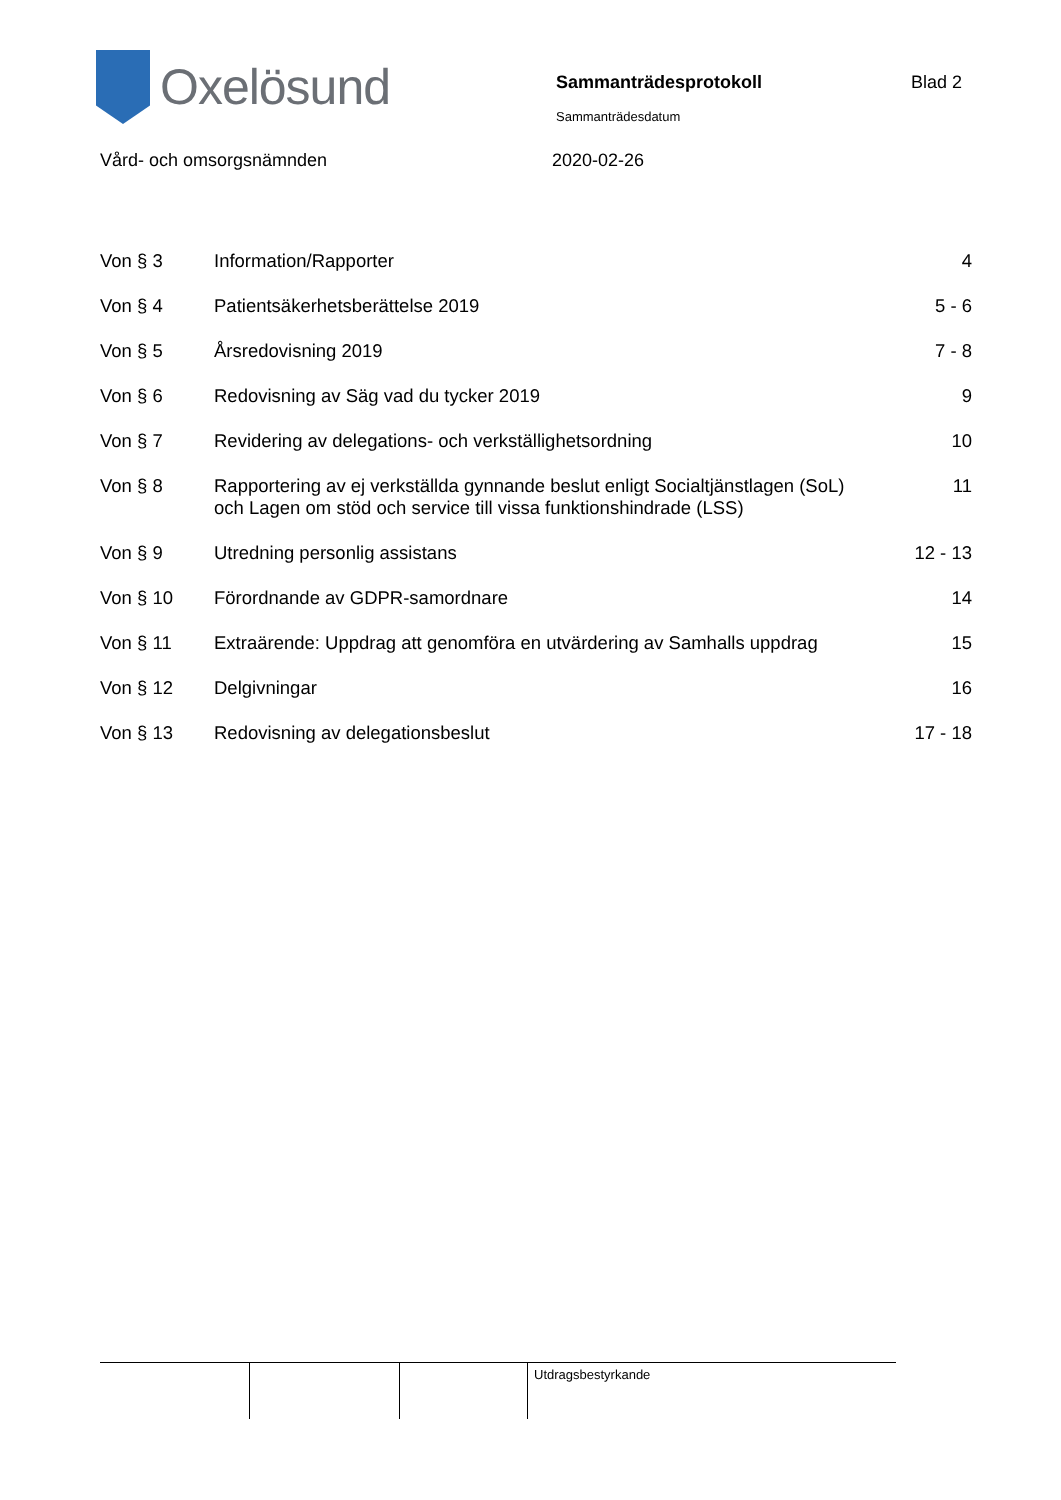Oxelösund
Sammanträdesprotokoll
Sammanträdesdatum
Blad 2
Vård- och omsorgsnämnden 2020-02-26
| Von § 3 | Information/Rapporter | 4 |
| Von § 4 | Patientsäkerhetsberättelse 2019 | 5 - 6 |
| Von § 5 | Årsredovisning 2019 | 7 - 8 |
| Von § 6 | Redovisning av Säg vad du tycker 2019 | 9 |
| Von § 7 | Revidering av delegations- och verkställighetsordning | 10 |
| Von § 8 | Rapportering av ej verkställda gynnande beslut enligt Socialtjänstlagen (SoL) och Lagen om stöd och service till vissa funktionshindrade (LSS) | 11 |
| Von § 9 | Utredning personlig assistans | 12 - 13 |
| Von § 10 | Förordnande av GDPR-samordnare | 14 |
| Von § 11 | Extraärende: Uppdrag att genomföra en utvärdering av Samhalls uppdrag | 15 |
| Von § 12 | Delgivningar | 16 |
| Von § 13 | Redovisning av delegationsbeslut | 17 - 18 |
| | | | Utdragsbestyrkande |